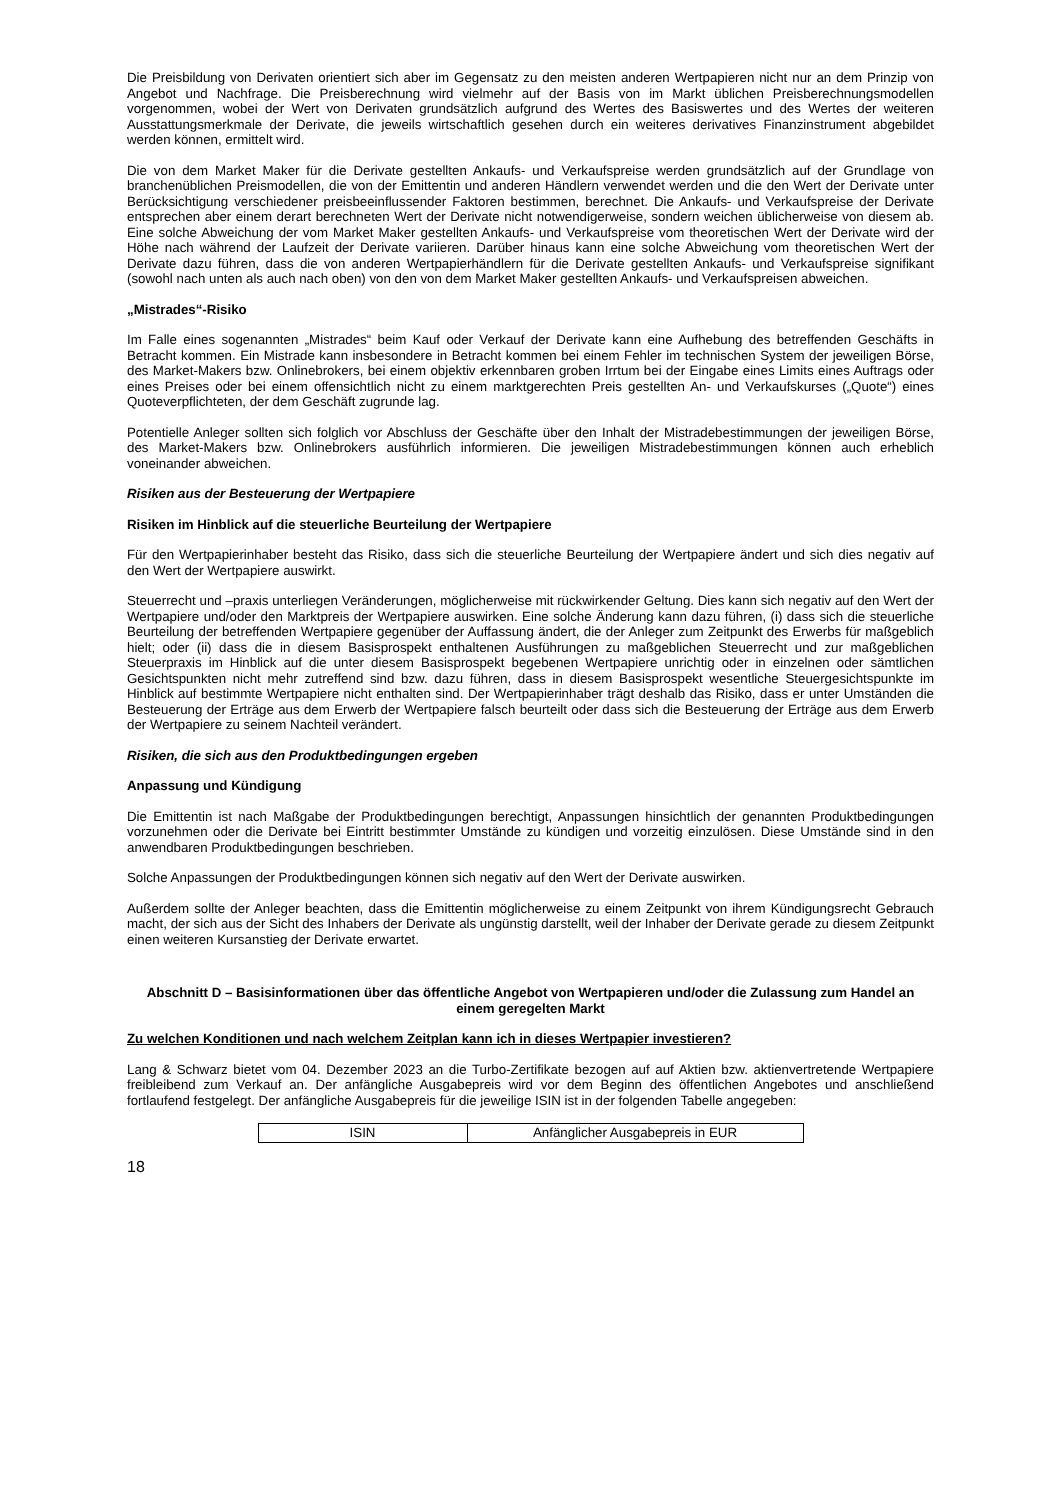Die Preisbildung von Derivaten orientiert sich aber im Gegensatz zu den meisten anderen Wertpapieren nicht nur an dem Prinzip von Angebot und Nachfrage. Die Preisberechnung wird vielmehr auf der Basis von im Markt üblichen Preisberechnungsmodellen vorgenommen, wobei der Wert von Derivaten grundsätzlich aufgrund des Wertes des Basiswertes und des Wertes der weiteren Ausstattungsmerkmale der Derivate, die jeweils wirtschaftlich gesehen durch ein weiteres derivatives Finanzinstrument abgebildet werden können, ermittelt wird.
Die von dem Market Maker für die Derivate gestellten Ankaufs- und Verkaufspreise werden grundsätzlich auf der Grundlage von branchenüblichen Preismodellen, die von der Emittentin und anderen Händlern verwendet werden und die den Wert der Derivate unter Berücksichtigung verschiedener preisbeeinflussender Faktoren bestimmen, berechnet. Die Ankaufs- und Verkaufspreise der Derivate entsprechen aber einem derart berechneten Wert der Derivate nicht notwendigerweise, sondern weichen üblicherweise von diesem ab. Eine solche Abweichung der vom Market Maker gestellten Ankaufs- und Verkaufspreise vom theoretischen Wert der Derivate wird der Höhe nach während der Laufzeit der Derivate variieren. Darüber hinaus kann eine solche Abweichung vom theoretischen Wert der Derivate dazu führen, dass die von anderen Wertpapierhändlern für die Derivate gestellten Ankaufs- und Verkaufspreise signifikant (sowohl nach unten als auch nach oben) von den von dem Market Maker gestellten Ankaufs- und Verkaufspreisen abweichen.
„Mistrades“-Risiko
Im Falle eines sogenannten „Mistrades“ beim Kauf oder Verkauf der Derivate kann eine Aufhebung des betreffenden Geschäfts in Betracht kommen. Ein Mistrade kann insbesondere in Betracht kommen bei einem Fehler im technischen System der jeweiligen Börse, des Market-Makers bzw. Onlinebrokers, bei einem objektiv erkennbaren groben Irrtum bei der Eingabe eines Limits eines Auftrags oder eines Preises oder bei einem offensichtlich nicht zu einem marktgerechten Preis gestellten An- und Verkaufskurses („Quote“) eines Quoteverpflichteten, der dem Geschäft zugrunde lag.
Potentielle Anleger sollten sich folglich vor Abschluss der Geschäfte über den Inhalt der Mistradebestimmungen der jeweiligen Börse, des Market-Makers bzw. Onlinebrokers ausführlich informieren. Die jeweiligen Mistradebestimmungen können auch erheblich voneinander abweichen.
Risiken aus der Besteuerung der Wertpapiere
Risiken im Hinblick auf die steuerliche Beurteilung der Wertpapiere
Für den Wertpapierinhaber besteht das Risiko, dass sich die steuerliche Beurteilung der Wertpapiere ändert und sich dies negativ auf den Wert der Wertpapiere auswirkt.
Steuerrecht und –praxis unterliegen Veränderungen, möglicherweise mit rückwirkender Geltung. Dies kann sich negativ auf den Wert der Wertpapiere und/oder den Marktpreis der Wertpapiere auswirken. Eine solche Änderung kann dazu führen, (i) dass sich die steuerliche Beurteilung der betreffenden Wertpapiere gegenüber der Auffassung ändert, die der Anleger zum Zeitpunkt des Erwerbs für maßgeblich hielt; oder (ii) dass die in diesem Basisprospekt enthaltenen Ausführungen zu maßgeblichen Steuerrecht und zur maßgeblichen Steuerpraxis im Hinblick auf die unter diesem Basisprospekt begebenen Wertpapiere unrichtig oder in einzelnen oder sämtlichen Gesichtspunkten nicht mehr zutreffend sind bzw. dazu führen, dass in diesem Basisprospekt wesentliche Steuergesichtspunkte im Hinblick auf bestimmte Wertpapiere nicht enthalten sind. Der Wertpapierinhaber trägt deshalb das Risiko, dass er unter Umständen die Besteuerung der Erträge aus dem Erwerb der Wertpapiere falsch beurteilt oder dass sich die Besteuerung der Erträge aus dem Erwerb der Wertpapiere zu seinem Nachteil verändert.
Risiken, die sich aus den Produktbedingungen ergeben
Anpassung und Kündigung
Die Emittentin ist nach Maßgabe der Produktbedingungen berechtigt, Anpassungen hinsichtlich der genannten Produktbedingungen vorzunehmen oder die Derivate bei Eintritt bestimmter Umstände zu kündigen und vorzeitig einzulösen. Diese Umstände sind in den anwendbaren Produktbedingungen beschrieben.
Solche Anpassungen der Produktbedingungen können sich negativ auf den Wert der Derivate auswirken.
Außerdem sollte der Anleger beachten, dass die Emittentin möglicherweise zu einem Zeitpunkt von ihrem Kündigungsrecht Gebrauch macht, der sich aus der Sicht des Inhabers der Derivate als ungünstig darstellt, weil der Inhaber der Derivate gerade zu diesem Zeitpunkt einen weiteren Kursanstieg der Derivate erwartet.
Abschnitt D – Basisinformationen über das öffentliche Angebot von Wertpapieren und/oder die Zulassung zum Handel an einem geregelten Markt
Zu welchen Konditionen und nach welchem Zeitplan kann ich in dieses Wertpapier investieren?
Lang & Schwarz bietet vom 04. Dezember 2023 an die Turbo-Zertifikate bezogen auf auf Aktien bzw. aktienvertretende Wertpapiere freibleibend zum Verkauf an. Der anfängliche Ausgabepreis wird vor dem Beginn des öffentlichen Angebotes und anschließend fortlaufend festgelegt. Der anfängliche Ausgabepreis für die jeweilige ISIN ist in der folgenden Tabelle angegeben:
| ISIN | Anfänglicher Ausgabepreis in EUR |
18